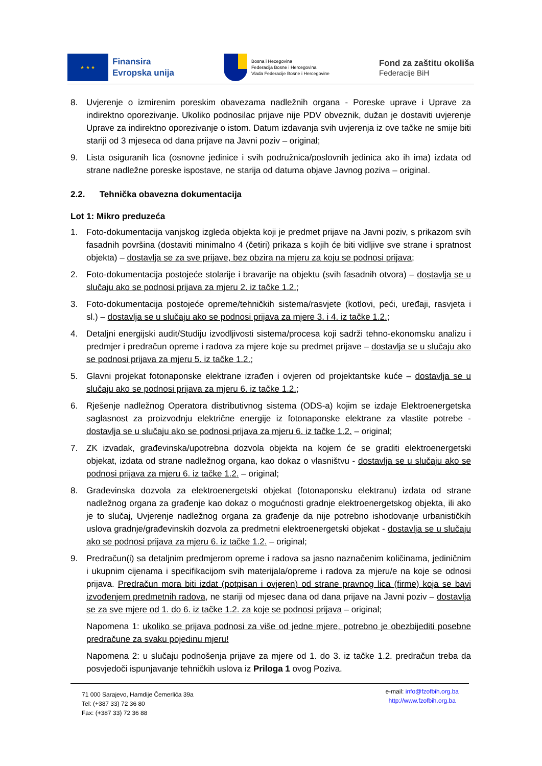★ ★ ★
Finansira
Evropska unija
Bosna i Hecegovina
Federacija Bosne i Hercegovina
Vlada Federacije Bosne i Hercegovine
Fond za zaštitu okoliša
Federacije BiH
8. Uvjerenje o izmirenim poreskim obavezama nadležnih organa - Poreske uprave i Uprave za indirektno oporezivanje. Ukoliko podnosilac prijave nije PDV obveznik, dužan je dostaviti uvjerenje Uprave za indirektno oporezivanje o istom. Datum izdavanja svih uvjerenja iz ove tačke ne smije biti stariji od 3 mjeseca od dana prijave na Javni poziv – original;
9. Lista osiguranih lica (osnovne jedinice i svih podružnica/poslovnih jedinica ako ih ima) izdata od strane nadležne poreske ispostave, ne starija od datuma objave Javnog poziva – original.
2.2. Tehnička obavezna dokumentacija
Lot 1: Mikro preduzeća
1. Foto-dokumentacija vanjskog izgleda objekta koji je predmet prijave na Javni poziv, s prikazom svih fasadnih površina (dostaviti minimalno 4 (četiri) prikaza s kojih će biti vidljive sve strane i spratnost objekta) – dostavlja se za sve prijave, bez obzira na mjeru za koju se podnosi prijava;
2. Foto-dokumentacija postojeće stolarije i bravarije na objektu (svih fasadnih otvora) – dostavlja se u slučaju ako se podnosi prijava za mjeru 2. iz tačke 1.2.;
3. Foto-dokumentacija postojeće opreme/tehničkih sistema/rasvjete (kotlovi, peći, uređaji, rasvjeta i sl.) – dostavlja se u slučaju ako se podnosi prijava za mjere 3. i 4. iz tačke 1.2.;
4. Detaljni energijski audit/Studiju izvodljivosti sistema/procesa koji sadrži tehno-ekonomsku analizu i predmjer i predračun opreme i radova za mjere koje su predmet prijave – dostavlja se u slučaju ako se podnosi prijava za mjeru 5. iz tačke 1.2.;
5. Glavni projekat fotonaponske elektrane izrađen i ovjeren od projektantske kuće – dostavlja se u slučaju ako se podnosi prijava za mjeru 6. iz tačke 1.2.;
6. Rješenje nadležnog Operatora distributivnog sistema (ODS-a) kojim se izdaje Elektroenergetska saglasnost za proizvodnju električne energije iz fotonaponske elektrane za vlastite potrebe - dostavlja se u slučaju ako se podnosi prijava za mjeru 6. iz tačke 1.2. – original;
7. ZK izvadak, građevinska/upotrebna dozvola objekta na kojem će se graditi elektroenergetski objekat, izdata od strane nadležnog organa, kao dokaz o vlasništvu - dostavlja se u slučaju ako se podnosi prijava za mjeru 6. iz tačke 1.2. – original;
8. Građevinska dozvola za elektroenergetski objekat (fotonaponsku elektranu) izdata od strane nadležnog organa za građenje kao dokaz o mogućnosti gradnje elektroenergetskog objekta, ili ako je to slučaj, Uvjerenje nadležnog organa za građenje da nije potrebno ishodovanje urbanističkih uslova gradnje/građevinskih dozvola za predmetni elektroenergetski objekat - dostavlja se u slučaju ako se podnosi prijava za mjeru 6. iz tačke 1.2. – original;
9. Predračun(i) sa detaljnim predmjerom opreme i radova sa jasno naznačenim količinama, jediničnim i ukupnim cijenama i specifikacijom svih materijala/opreme i radova za mjeru/e na koje se odnosi prijava. Predračun mora biti izdat (potpisan i ovjeren) od strane pravnog lica (firme) koja se bavi izvođenjem predmetnih radova, ne stariji od mjesec dana od dana prijave na Javni poziv – dostavlja se za sve mjere od 1. do 6. iz tačke 1.2. za koje se podnosi prijava – original;
Napomena 1: ukoliko se prijava podnosi za više od jedne mjere, potrebno je obezbijediti posebne predračune za svaku pojedinu mjeru!
Napomena 2: u slučaju podnošenja prijave za mjere od 1. do 3. iz tačke 1.2. predračun treba da posvjedoči ispunjavanje tehničkih uslova iz Priloga 1 ovog Poziva.
71 000 Sarajevo, Hamdije Čemerlića 39a
Tel: (+387 33) 72 36 80
Fax: (+387 33) 72 36 88
e-mail: info@fzofbih.org.ba
http://www.fzofbih.org.ba